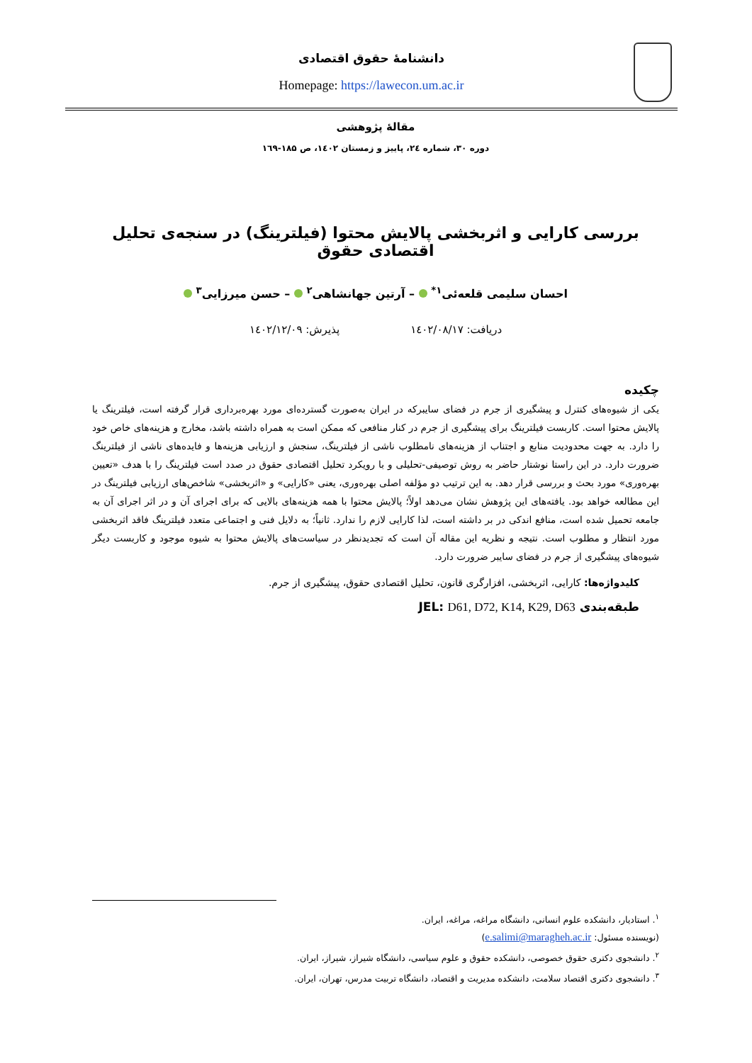دانشنامهٔ حقوق اقتصادی
Homepage: https://lawecon.um.ac.ir
مقالهٔ پژوهشی
دوره ۳۰، شماره ۲٤، پاییز و زمستان ۱٤۰۲، ص ۱۸۵-۱٦۹
بررسی کارایی و اثربخشی پالایش محتوا (فیلترینگ) در سنجه‌ی تحلیل اقتصادی حقوق
احسان سلیمی قلعه‌ئی<sup>۱*</sup> – آرتین جهانشاهی<sup>۲</sup> – حسن میرزایی<sup>۳</sup>
دریافت: ۱٤۰۲/۰۸/۱۷ پذیرش: ۱٤۰۲/۱۲/۰۹
چکیده
یکی از شیوه‌های کنترل و پیشگیری از جرم در فضای سایبرکه در ایران به‌صورت گسترده‌ای مورد بهره‌برداری قرار گرفته است، فیلترینگ یا پالایش محتوا است. کاربست فیلترینگ برای پیشگیری از جرم در کنار منافعی که ممکن است به همراه داشته باشد، مخارج و هزینه‌های خاص خود را دارد. به جهت محدودیت منابع و اجتناب از هزینه‌های نامطلوب ناشی از فیلترینگ، سنجش و ارزیابی هزینه‌ها و فایده‌های ناشی از فیلترینگ ضرورت دارد. در این راستا نوشتار حاضر به روش توصیفی-تحلیلی و با رویکرد تحلیل اقتصادی حقوق در صدد است فیلترینگ را با هدف «تعیین بهره‌وری» مورد بحث و بررسی قرار دهد. به این ترتیب دو مؤلفه اصلی بهره‌وری، یعنی «کارایی» و «اثربخشی» شاخص‌های ارزیابی فیلترینگ در این مطالعه خواهد بود. یافته‌های این پژوهش نشان می‌دهد اولاً؛ پالایش محتوا با همه هزینه‌های بالایی که برای اجرای آن و در اثر اجرای آن به جامعه تحمیل شده است، منافع اندکی در بر داشته است، لذا کارایی لازم را ندارد. ثانیاً؛ به دلایل فنی و اجتماعی متعدد فیلترینگ فاقد اثربخشی مورد انتظار و مطلوب است. نتیجه و نظریه این مقاله آن است که تجدیدنظر در سیاست‌های پالایش محتوا به شیوه موجود و کاربست دیگر شیوه‌های پیشگیری از جرم در فضای سایبر ضرورت دارد.
کلیدواژه‌ها: کارایی، اثربخشی، افزارگری قانون، تحلیل اقتصادی حقوق، پیشگیری از جرم.
طبقه‌بندی JEL: D61, D72, K14, K29, D63
<sup>۱</sup>. استادیار، دانشکده علوم انسانی، دانشگاه مراغه، مراغه، ایران.
(نویسنده مسئول: e.salimi@maragheh.ac.ir)
<sup>۲</sup>. دانشجوی دکتری حقوق خصوصی، دانشکده حقوق و علوم سیاسی، دانشگاه شیراز، شیراز، ایران.
<sup>۳</sup>. دانشجوی دکتری اقتصاد سلامت، دانشکده مدیریت و اقتصاد، دانشگاه تربیت مدرس، تهران، ایران.